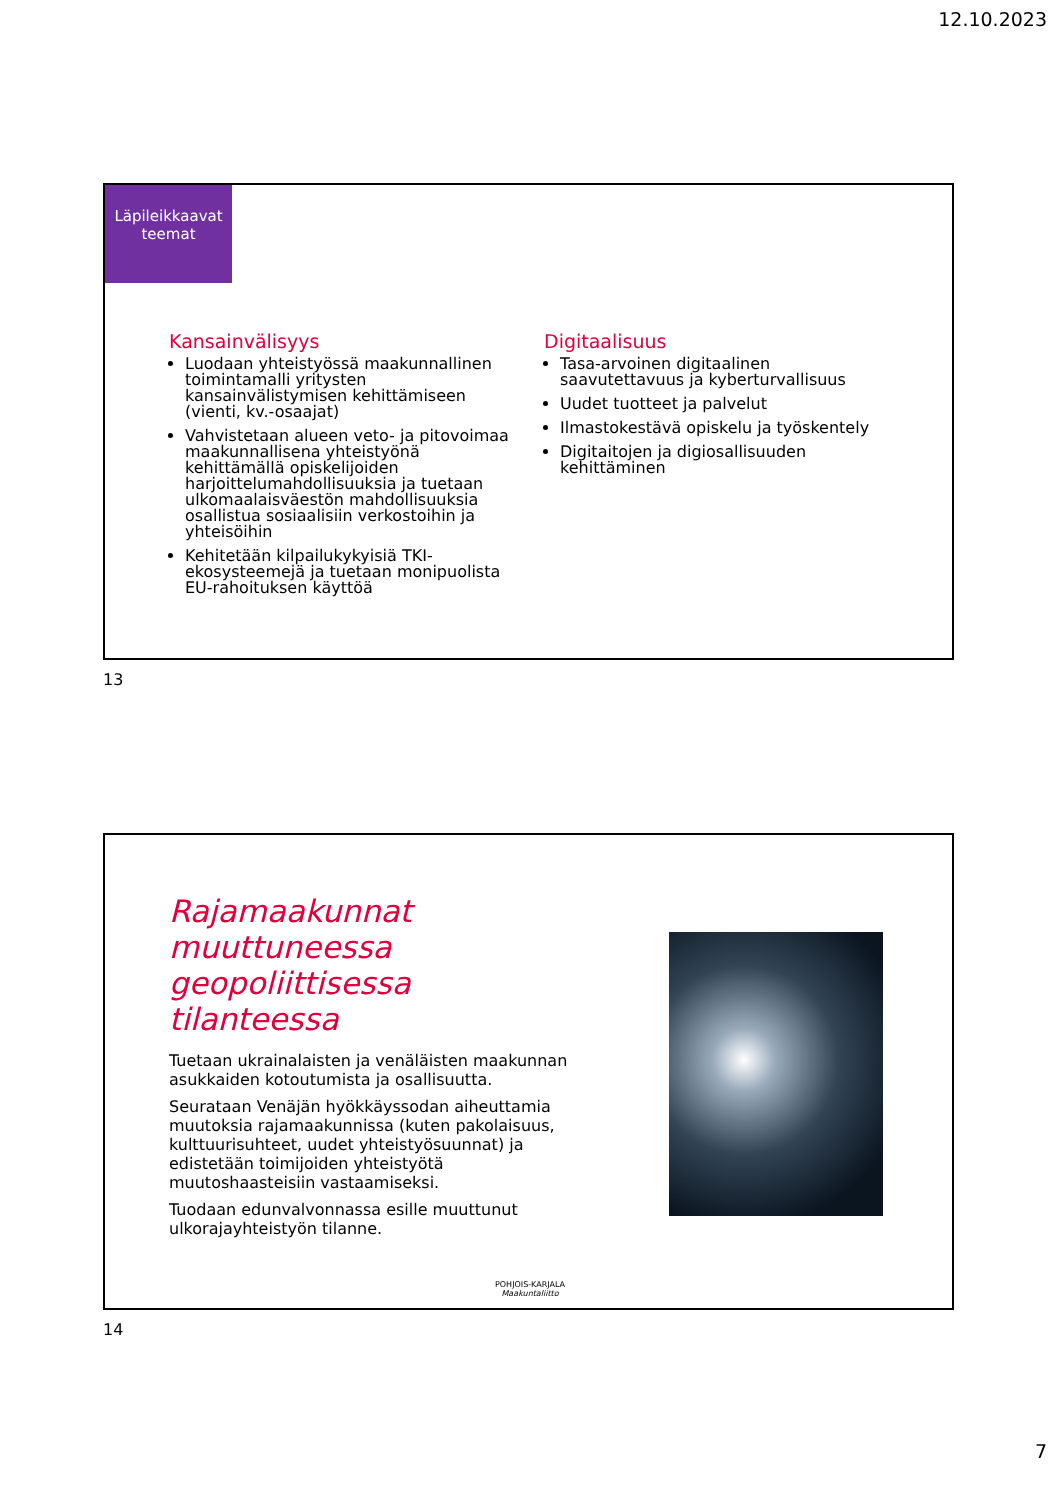12.10.2023
Läpileikkaavat teemat
Kansainvälisyys
Luodaan yhteistyössä maakunnallinen toimintamalli yritysten kansainvälistymisen kehittämiseen (vienti, kv.-osaajat)
Vahvistetaan alueen veto- ja pitovoimaa maakunnallisena yhteistyönä kehittämällä opiskelijoiden harjoittelumahdollisuuksia ja tuetaan ulkomaalaisväestön mahdollisuuksia osallistua sosiaalisiin verkostoihin ja yhteisöihin
Kehitetään kilpailukykyisiä TKI-ekosysteemejä ja tuetaan monipuolista EU-rahoituksen käyttöä
Digitaalisuus
Tasa-arvoinen digitaalinen saavutettavuus ja kyberturvallisuus
Uudet tuotteet ja palvelut
Ilmastokestävä opiskelu ja työskentely
Digitaitojen ja digiosallisuuden kehittäminen
13
Rajamaakunnat muuttuneessa geopoliittisessa tilanteessa
Tuetaan ukrainalaisten ja venäläisten maakunnan asukkaiden kotoutumista ja osallisuutta.
Seurataan Venäjän hyökkäyssodan aiheuttamia muutoksia rajamaakunnissa (kuten pakolaisuus, kulttuurisuhteet, uudet yhteistyösuunnat) ja edistetään toimijoiden yhteistyötä muutoshaasteisiin vastaamiseksi.
Tuodaan edunvalvonnassa esille muuttunut ulkorajayhteistyön tilanne.
POHJOIS-KARJALA
Maakuntaliitto
14
7